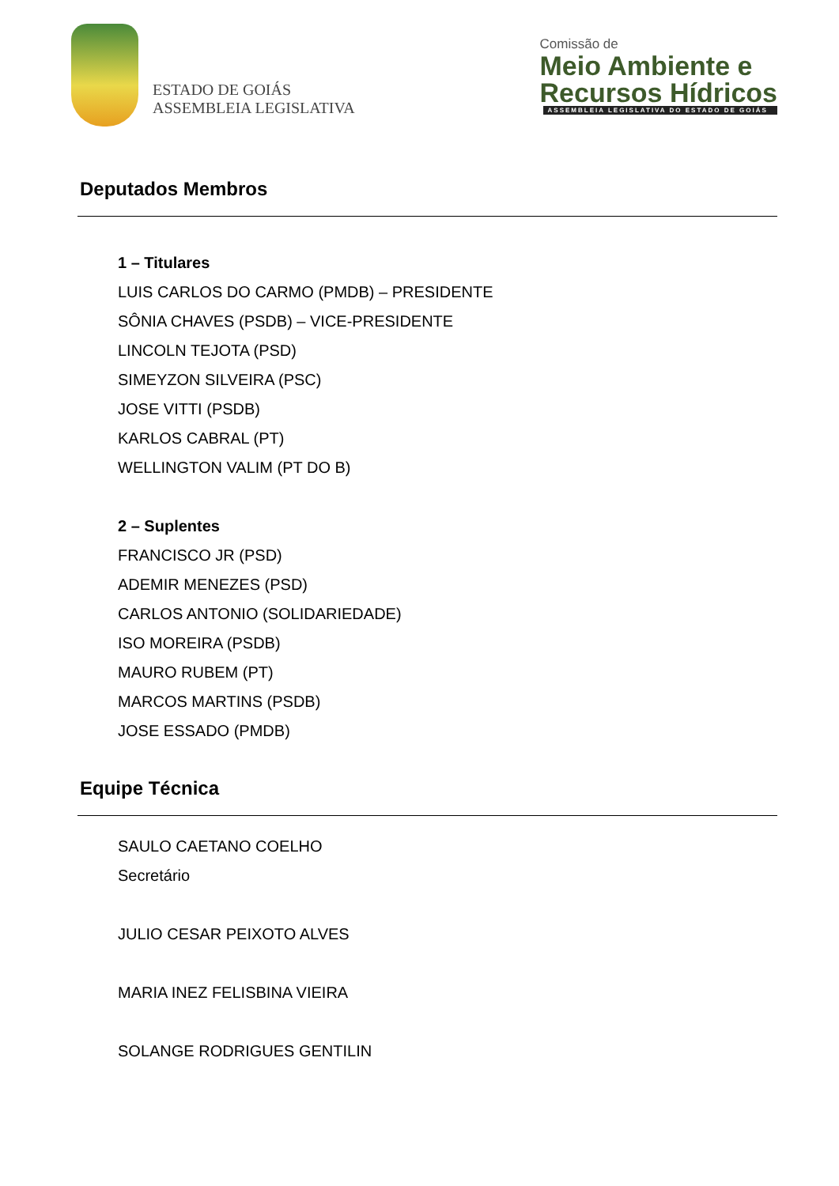ESTADO DE GOIÁS
ASSEMBLEIA LEGISLATIVA
Comissão de
Meio Ambiente e
Recursos Hídricos
ASSEMBLEIA LEGISLATIVA DO ESTADO DE GOIÁS
Deputados Membros
1 – Titulares
LUIS CARLOS DO CARMO (PMDB) – PRESIDENTE
SÔNIA CHAVES (PSDB) – VICE-PRESIDENTE
LINCOLN TEJOTA (PSD)
SIMEYZON SILVEIRA (PSC)
JOSE VITTI (PSDB)
KARLOS CABRAL (PT)
WELLINGTON VALIM (PT DO B)
2 – Suplentes
FRANCISCO JR (PSD)
ADEMIR MENEZES (PSD)
CARLOS ANTONIO (SOLIDARIEDADE)
ISO MOREIRA (PSDB)
MAURO RUBEM (PT)
MARCOS MARTINS (PSDB)
JOSE ESSADO (PMDB)
Equipe Técnica
SAULO CAETANO COELHO
Secretário
JULIO CESAR PEIXOTO ALVES
MARIA INEZ FELISBINA VIEIRA
SOLANGE RODRIGUES GENTILIN